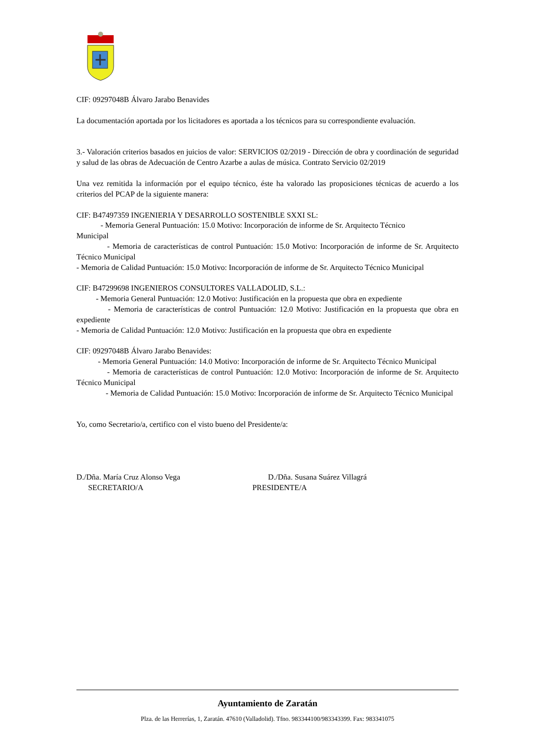CIF: 09297048B Álvaro Jarabo Benavides
La documentación aportada por los licitadores es aportada a los técnicos para su correspondiente evaluación.
3.- Valoración criterios basados en juicios de valor: SERVICIOS 02/2019 - Dirección de obra y coordinación de seguridad y salud de las obras de Adecuación de Centro Azarbe a aulas de música. Contrato Servicio 02/2019
Una vez remitida la información por el equipo técnico, éste ha valorado las proposiciones técnicas de acuerdo a los criterios del PCAP de la siguiente manera:
CIF: B47497359 INGENIERIA Y DESARROLLO SOSTENIBLE SXXI SL:
- Memoria General Puntuación: 15.0 Motivo: Incorporación de informe de Sr. Arquitecto Técnico
Municipal
- Memoria de características de control Puntuación: 15.0 Motivo: Incorporación de informe de Sr. Arquitecto Técnico Municipal
- Memoria de Calidad Puntuación: 15.0 Motivo: Incorporación de informe de Sr. Arquitecto Técnico Municipal
CIF: B47299698 INGENIEROS CONSULTORES VALLADOLID, S.L.:
- Memoria General Puntuación: 12.0 Motivo: Justificación en la propuesta que obra en expediente
- Memoria de características de control Puntuación: 12.0 Motivo: Justificación en la propuesta que obra en expediente
- Memoria de Calidad Puntuación: 12.0 Motivo: Justificación en la propuesta que obra en expediente
CIF: 09297048B Álvaro Jarabo Benavides:
- Memoria General Puntuación: 14.0 Motivo: Incorporación de informe de Sr. Arquitecto Técnico Municipal
- Memoria de características de control Puntuación: 12.0 Motivo: Incorporación de informe de Sr. Arquitecto Técnico Municipal
- Memoria de Calidad Puntuación: 15.0 Motivo: Incorporación de informe de Sr. Arquitecto Técnico Municipal
Yo, como Secretario/a, certifico con el visto bueno del Presidente/a:
D./Dña. María Cruz Alonso Vega
SECRETARIO/A
D./Dña. Susana Suárez Villagrá
PRESIDENTE/A
Ayuntamiento de Zaratán
Plza. de las Herrerías, 1, Zaratán. 47610 (Valladolid). Tfno. 983344100/983343399. Fax: 983341075